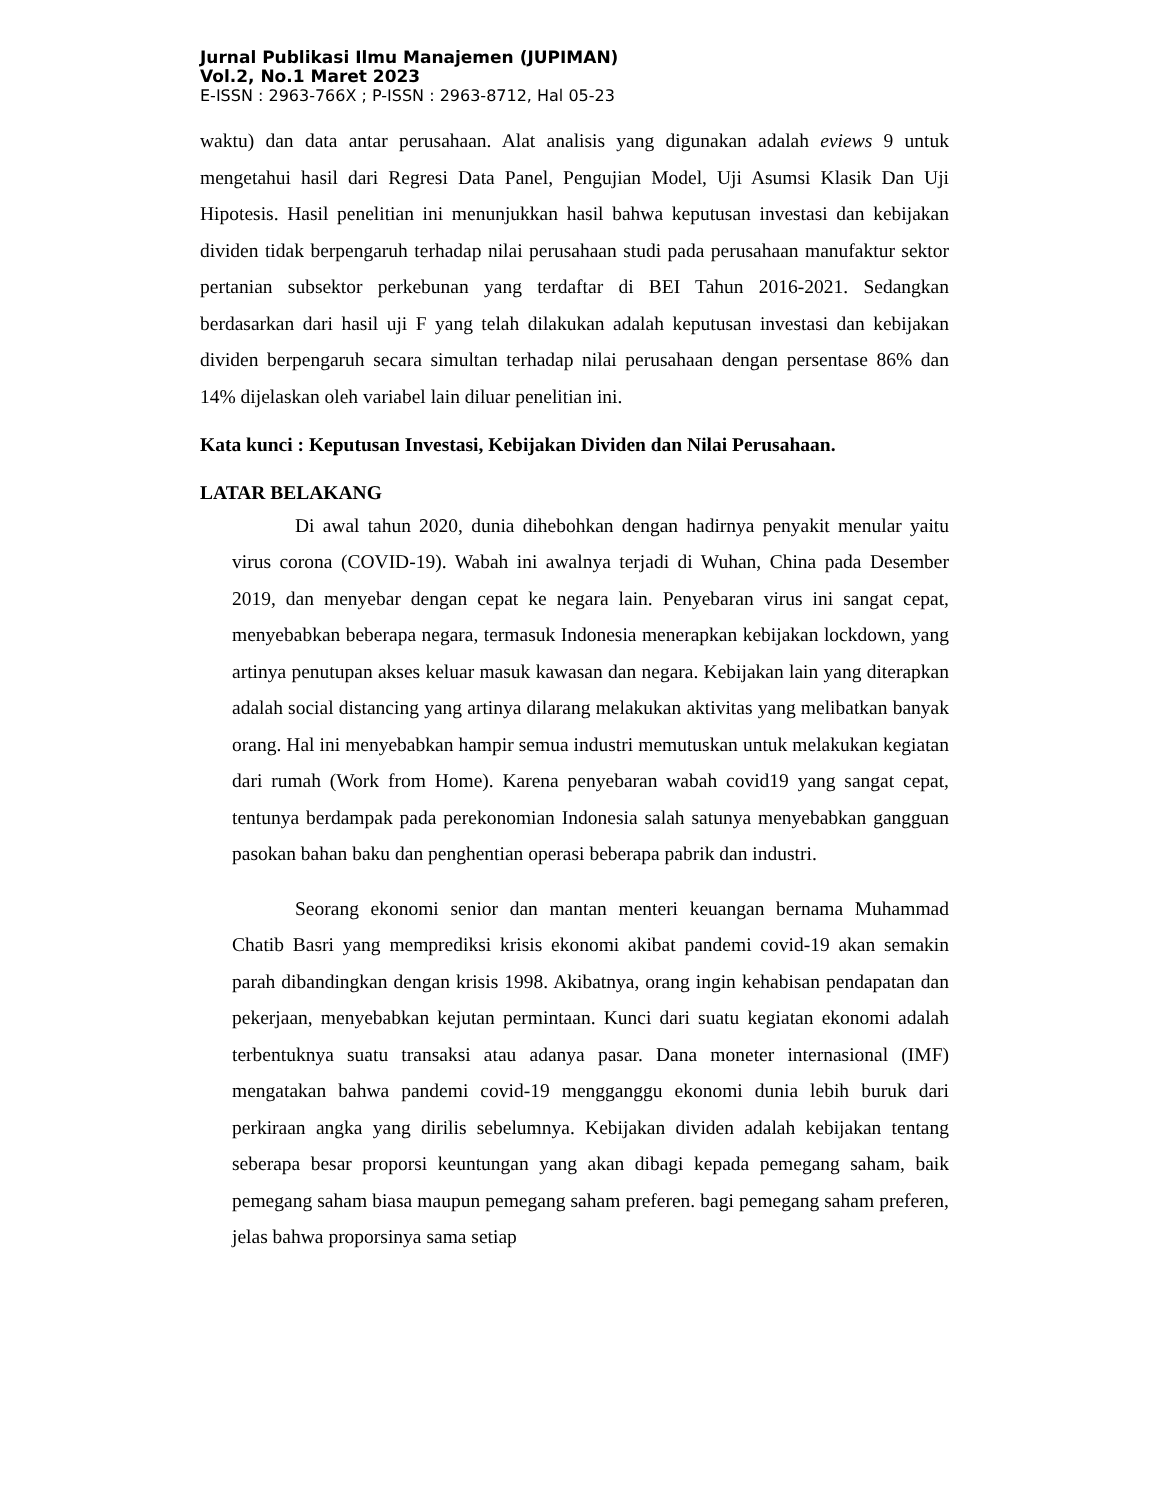Jurnal Publikasi Ilmu Manajemen (JUPIMAN)
Vol.2, No.1 Maret 2023
E-ISSN : 2963-766X ; P-ISSN : 2963-8712, Hal 05-23
waktu) dan data antar perusahaan. Alat analisis yang digunakan adalah eviews 9 untuk mengetahui hasil dari Regresi Data Panel, Pengujian Model, Uji Asumsi Klasik Dan Uji Hipotesis. Hasil penelitian ini menunjukkan hasil bahwa keputusan investasi dan kebijakan dividen tidak berpengaruh terhadap nilai perusahaan studi pada perusahaan manufaktur sektor pertanian subsektor perkebunan yang terdaftar di BEI Tahun 2016-2021. Sedangkan berdasarkan dari hasil uji F yang telah dilakukan adalah keputusan investasi dan kebijakan dividen berpengaruh secara simultan terhadap nilai perusahaan dengan persentase 86% dan 14% dijelaskan oleh variabel lain diluar penelitian ini.
Kata kunci : Keputusan Investasi, Kebijakan Dividen dan Nilai Perusahaan.
LATAR BELAKANG
Di awal tahun 2020, dunia dihebohkan dengan hadirnya penyakit menular yaitu virus corona (COVID-19). Wabah ini awalnya terjadi di Wuhan, China pada Desember 2019, dan menyebar dengan cepat ke negara lain. Penyebaran virus ini sangat cepat, menyebabkan beberapa negara, termasuk Indonesia menerapkan kebijakan lockdown, yang artinya penutupan akses keluar masuk kawasan dan negara. Kebijakan lain yang diterapkan adalah social distancing yang artinya dilarang melakukan aktivitas yang melibatkan banyak orang. Hal ini menyebabkan hampir semua industri memutuskan untuk melakukan kegiatan dari rumah (Work from Home). Karena penyebaran wabah covid19 yang sangat cepat, tentunya berdampak pada perekonomian Indonesia salah satunya menyebabkan gangguan pasokan bahan baku dan penghentian operasi beberapa pabrik dan industri.
Seorang ekonomi senior dan mantan menteri keuangan bernama Muhammad Chatib Basri yang memprediksi krisis ekonomi akibat pandemi covid-19 akan semakin parah dibandingkan dengan krisis 1998. Akibatnya, orang ingin kehabisan pendapatan dan pekerjaan, menyebabkan kejutan permintaan. Kunci dari suatu kegiatan ekonomi adalah terbentuknya suatu transaksi atau adanya pasar. Dana moneter internasional (IMF) mengatakan bahwa pandemi covid-19 mengganggu ekonomi dunia lebih buruk dari perkiraan angka yang dirilis sebelumnya. Kebijakan dividen adalah kebijakan tentang seberapa besar proporsi keuntungan yang akan dibagi kepada pemegang saham, baik pemegang saham biasa maupun pemegang saham preferen. bagi pemegang saham preferen, jelas bahwa proporsinya sama setiap